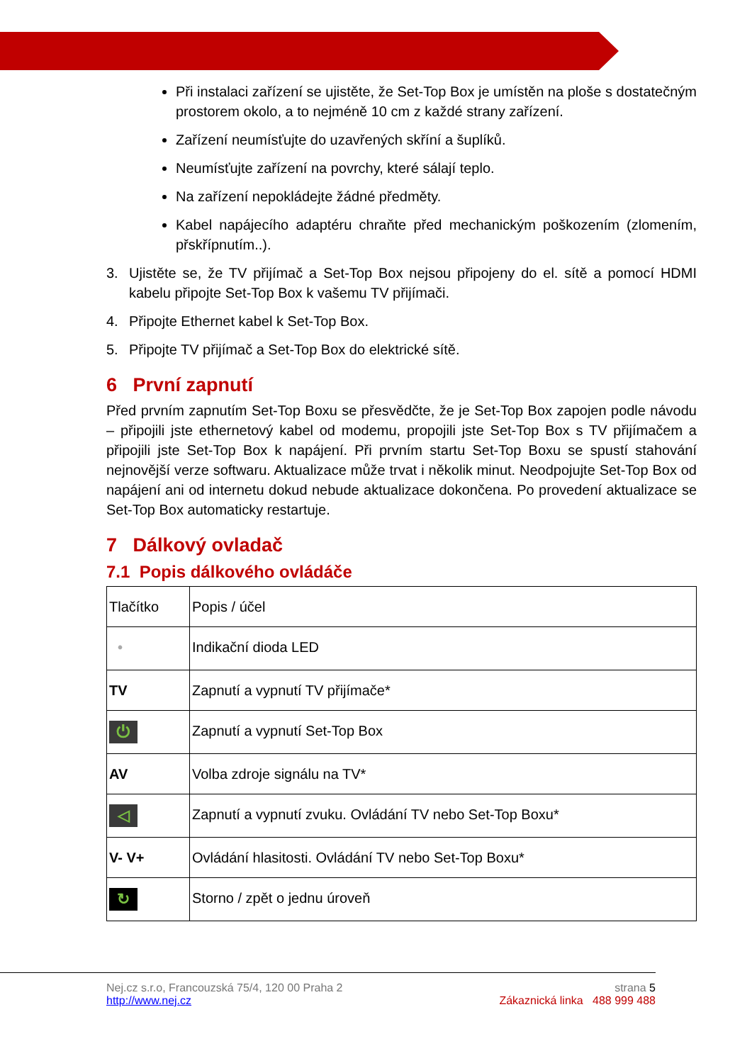Při instalaci zařízení se ujistěte, že Set-Top Box je umístěn na ploše s dostatečným prostorem okolo, a to nejméně 10 cm z každé strany zařízení.
Zařízení neumísťujte do uzavřených skříní a šuplíků.
Neumísťujte zařízení na povrchy, které sálají teplo.
Na zařízení nepokládejte žádné předměty.
Kabel napájecího adaptéru chraňte před mechanickým poškozením (zlomením, přskřípnutím..).
3. Ujistěte se, že TV přijímač a Set-Top Box nejsou připojeny do el. sítě a pomocí HDMI kabelu připojte Set-Top Box k vašemu TV přijímači.
4. Připojte Ethernet kabel k Set-Top Box.
5. Připojte TV přijímač a Set-Top Box do elektrické sítě.
6 První zapnutí
Před prvním zapnutím Set-Top Boxu se přesvědčte, že je Set-Top Box zapojen podle návodu – připojili jste ethernetový kabel od modemu, propojili jste Set-Top Box s TV přijímačem a připojili jste Set-Top Box k napájení. Při prvním startu Set-Top Boxu se spustí stahování nejnovější verze softwaru. Aktualizace může trvat i několik minut. Neodpojujte Set-Top Box od napájení ani od internetu dokud nebude aktualizace dokončena. Po provedení aktualizace se Set-Top Box automaticky restartuje.
7 Dálkový ovladač
7.1 Popis dálkového ovládáče
| Tlačítko | Popis / účel |
| • | Indikační dioda LED |
| TV | Zapnutí a vypnutí TV přijímače* |
| ⏻ | Zapnutí a vypnutí Set-Top Box |
| AV | Volba zdroje signálu na TV* |
| ◁ | Zapnutí a vypnutí zvuku. Ovládání TV nebo Set-Top Boxu* |
| V- V+ | Ovládání hlasitosti. Ovládání TV nebo Set-Top Boxu* |
| ↻ | Storno / zpět o jednu úroveň |
Nej.cz s.r.o, Francouzská 75/4, 120 00 Praha 2 strana 5
http://www.nej.cz Zákaznická linka 488 999 488